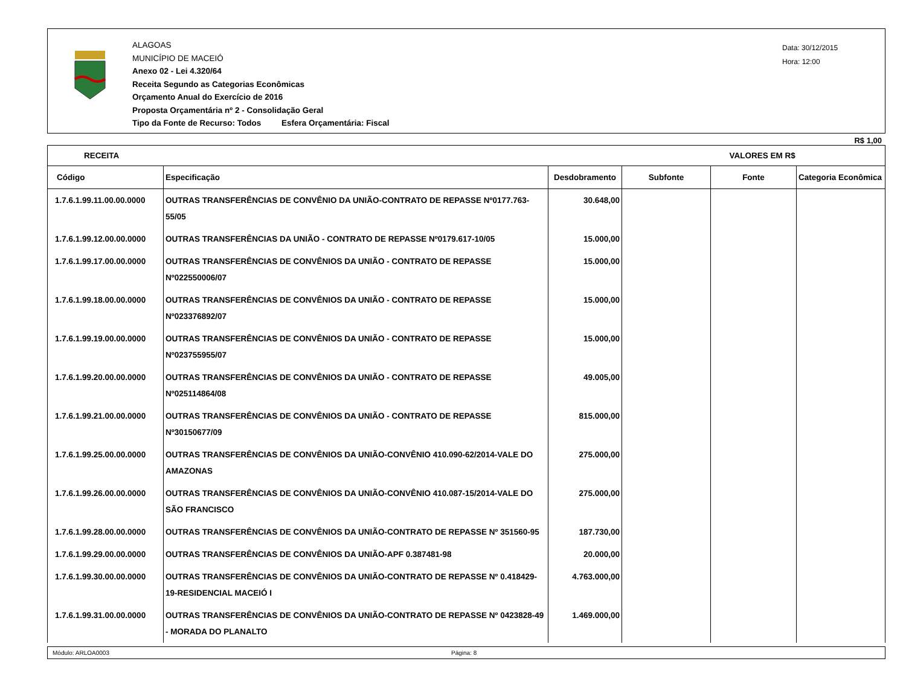ALAGOAS
MUNICÍPIO DE MACEIÓ
Anexo 02 - Lei 4.320/64
Receita Segundo as Categorias Econômicas
Orçamento Anual do Exercício de 2016
Proposta Orçamentária nº 2 - Consolidação Geral
Tipo da Fonte de Recurso: Todos Esfera Orçamentária: Fiscal
Data: 30/12/2015
Hora: 12:00
R$ 1,00
| RECEITA | | VALORES EM R$ | | | |
| --- | --- | --- | --- | --- | --- |
| Código | Especificação | Desdobramento | Subfonte | Fonte | Categoria Econômica |
| 1.7.6.1.99.11.00.00.0000 | OUTRAS TRANSFERÊNCIAS DE CONVÊNIO DA UNIÃO-CONTRATO DE REPASSE Nº0177.763-55/05 | 30.648,00 | | | |
| 1.7.6.1.99.12.00.00.0000 | OUTRAS TRANSFERÊNCIAS DA UNIÃO - CONTRATO DE REPASSE Nº0179.617-10/05 | 15.000,00 | | | |
| 1.7.6.1.99.17.00.00.0000 | OUTRAS TRANSFERÊNCIAS DE CONVÊNIOS DA UNIÃO - CONTRATO DE REPASSE Nº022550006/07 | 15.000,00 | | | |
| 1.7.6.1.99.18.00.00.0000 | OUTRAS TRANSFERÊNCIAS DE CONVÊNIOS DA UNIÃO - CONTRATO DE REPASSE Nº023376892/07 | 15.000,00 | | | |
| 1.7.6.1.99.19.00.00.0000 | OUTRAS TRANSFERÊNCIAS DE CONVÊNIOS DA UNIÃO - CONTRATO DE REPASSE Nº023755955/07 | 15.000,00 | | | |
| 1.7.6.1.99.20.00.00.0000 | OUTRAS TRANSFERÊNCIAS DE CONVÊNIOS DA UNIÃO - CONTRATO DE REPASSE Nº025114864/08 | 49.005,00 | | | |
| 1.7.6.1.99.21.00.00.0000 | OUTRAS TRANSFERÊNCIAS DE CONVÊNIOS DA UNIÃO - CONTRATO DE REPASSE Nº30150677/09 | 815.000,00 | | | |
| 1.7.6.1.99.25.00.00.0000 | OUTRAS TRANSFERÊNCIAS DE CONVÊNIOS DA UNIÃO-CONVÊNIO 410.090-62/2014-VALE DO AMAZONAS | 275.000,00 | | | |
| 1.7.6.1.99.26.00.00.0000 | OUTRAS TRANSFERÊNCIAS DE CONVÊNIOS DA UNIÃO-CONVÊNIO 410.087-15/2014-VALE DO SÃO FRANCISCO | 275.000,00 | | | |
| 1.7.6.1.99.28.00.00.0000 | OUTRAS TRANSFERÊNCIAS DE CONVÊNIOS DA UNIÃO-CONTRATO DE REPASSE Nº 351560-95 | 187.730,00 | | | |
| 1.7.6.1.99.29.00.00.0000 | OUTRAS TRANSFERÊNCIAS DE CONVÊNIOS DA UNIÃO-APF 0.387481-98 | 20.000,00 | | | |
| 1.7.6.1.99.30.00.00.0000 | OUTRAS TRANSFERÊNCIAS DE CONVÊNIOS DA UNIÃO-CONTRATO DE REPASSE Nº 0.418429-19-RESIDENCIAL MACEIÓ I | 4.763.000,00 | | | |
| 1.7.6.1.99.31.00.00.0000 | OUTRAS TRANSFERÊNCIAS DE CONVÊNIOS DA UNIÃO-CONTRATO DE REPASSE Nº 0423828-49 - MORADA DO PLANALTO | 1.469.000,00 | | | |
Módulo: ARLOA0003 Página: 8